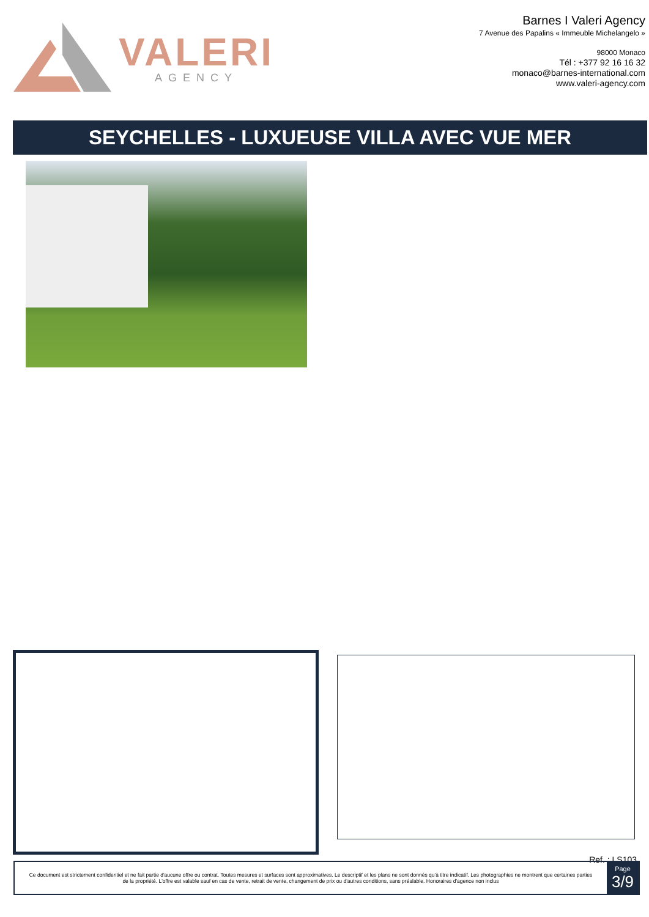VALERI
AGENCY
Barnes I Valeri Agency
7 Avenue des Papalins « Immeuble Michelangelo »
98000 Monaco
Tél : +377 92 16 16 32
monaco@barnes-international.com
www.valeri-agency.com
SEYCHELLES - LUXUEUSE VILLA AVEC VUE MER
Ref. : LS103
Ce document est strictement confidentiel et ne fait partie d'aucune offre ou contrat. Toutes mesures et surfaces sont approximatives. Le descriptif et les plans ne sont donnés qu'à titre indicatif. Les photographies ne montrent que certaines parties de la propriété. L'offre est valable sauf en cas de vente, retrait de vente, changement de prix ou d'autres conditions, sans préalable. Honoraires d'agence non inclus
Page
3/9